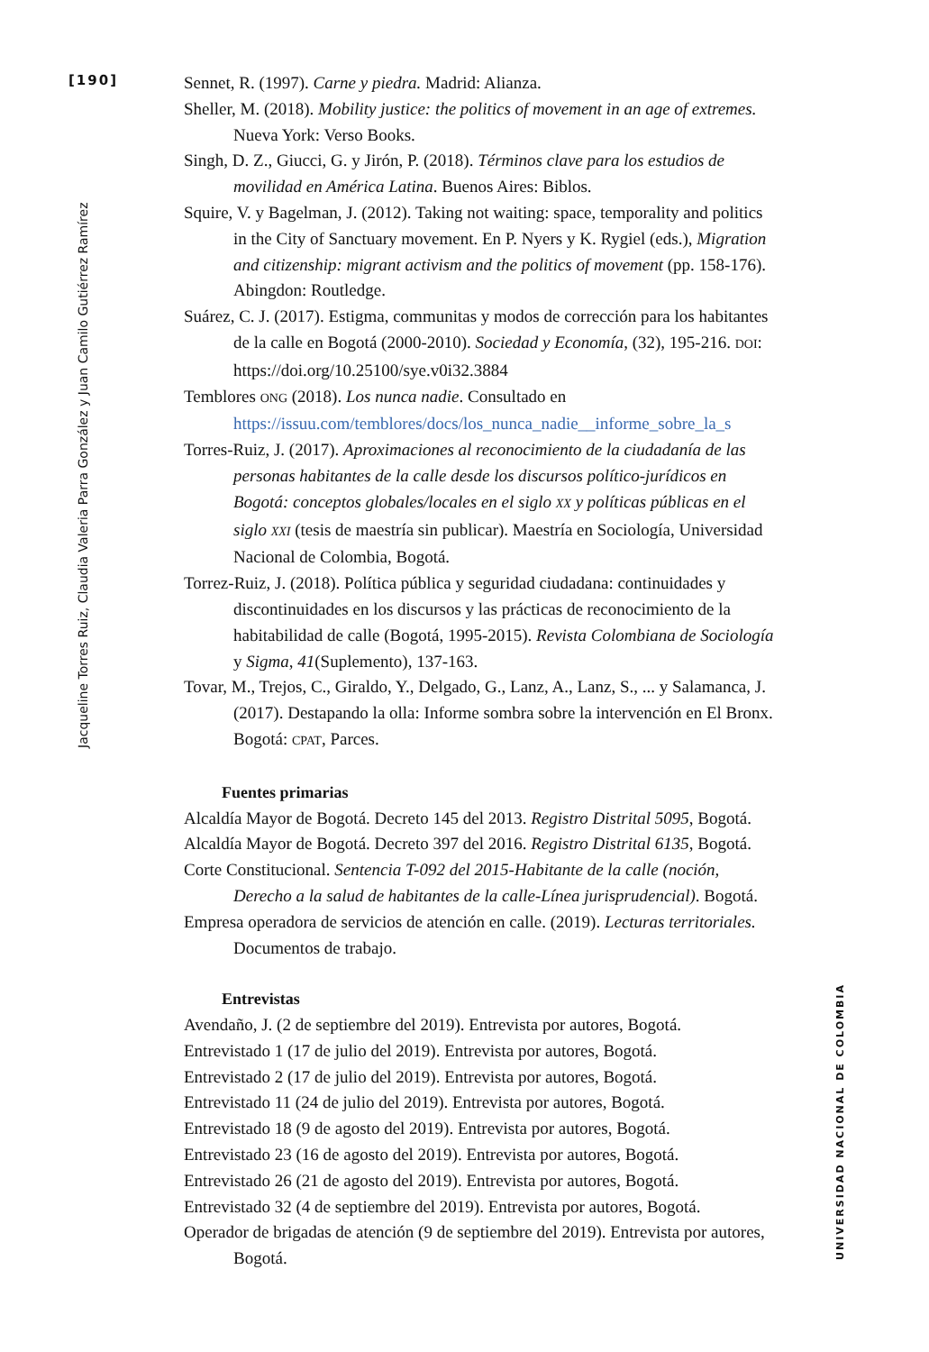[190]
Jacqueline Torres Ruiz, Claudia Valeria Parra González y Juan Camilo Gutiérrez Ramírez
UNIVERSIDAD NACIONAL DE COLOMBIA
Sennet, R. (1997). Carne y piedra. Madrid: Alianza.
Sheller, M. (2018). Mobility justice: the politics of movement in an age of extremes. Nueva York: Verso Books.
Singh, D. Z., Giucci, G. y Jirón, P. (2018). Términos clave para los estudios de movilidad en América Latina. Buenos Aires: Biblos.
Squire, V. y Bagelman, J. (2012). Taking not waiting: space, temporality and politics in the City of Sanctuary movement. En P. Nyers y K. Rygiel (eds.), Migration and citizenship: migrant activism and the politics of movement (pp. 158-176). Abingdon: Routledge.
Suárez, C. J. (2017). Estigma, communitas y modos de corrección para los habitantes de la calle en Bogotá (2000-2010). Sociedad y Economía, (32), 195-216. DOI: https://doi.org/10.25100/sye.v0i32.3884
Temblores ONG (2018). Los nunca nadie. Consultado en https://issuu.com/temblores/docs/los_nunca_nadie__informe_sobre_la_s
Torres-Ruiz, J. (2017). Aproximaciones al reconocimiento de la ciudadanía de las personas habitantes de la calle desde los discursos político-jurídicos en Bogotá: conceptos globales/locales en el siglo XX y políticas públicas en el siglo XXI (tesis de maestría sin publicar). Maestría en Sociología, Universidad Nacional de Colombia, Bogotá.
Torrez-Ruiz, J. (2018). Política pública y seguridad ciudadana: continuidades y discontinuidades en los discursos y las prácticas de reconocimiento de la habitabilidad de calle (Bogotá, 1995-2015). Revista Colombiana de Sociología y Sigma, 41(Suplemento), 137-163.
Tovar, M., Trejos, C., Giraldo, Y., Delgado, G., Lanz, A., Lanz, S., ... y Salamanca, J. (2017). Destapando la olla: Informe sombra sobre la intervención en El Bronx. Bogotá: CPAT, Parces.
Fuentes primarias
Alcaldía Mayor de Bogotá. Decreto 145 del 2013. Registro Distrital 5095, Bogotá.
Alcaldía Mayor de Bogotá. Decreto 397 del 2016. Registro Distrital 6135, Bogotá.
Corte Constitucional. Sentencia T-092 del 2015-Habitante de la calle (noción, Derecho a la salud de habitantes de la calle-Línea jurisprudencial). Bogotá.
Empresa operadora de servicios de atención en calle. (2019). Lecturas territoriales. Documentos de trabajo.
Entrevistas
Avendaño, J. (2 de septiembre del 2019). Entrevista por autores, Bogotá.
Entrevistado 1 (17 de julio del 2019). Entrevista por autores, Bogotá.
Entrevistado 2 (17 de julio del 2019). Entrevista por autores, Bogotá.
Entrevistado 11 (24 de julio del 2019). Entrevista por autores, Bogotá.
Entrevistado 18 (9 de agosto del 2019). Entrevista por autores, Bogotá.
Entrevistado 23 (16 de agosto del 2019). Entrevista por autores, Bogotá.
Entrevistado 26 (21 de agosto del 2019). Entrevista por autores, Bogotá.
Entrevistado 32 (4 de septiembre del 2019). Entrevista por autores, Bogotá.
Operador de brigadas de atención (9 de septiembre del 2019). Entrevista por autores, Bogotá.